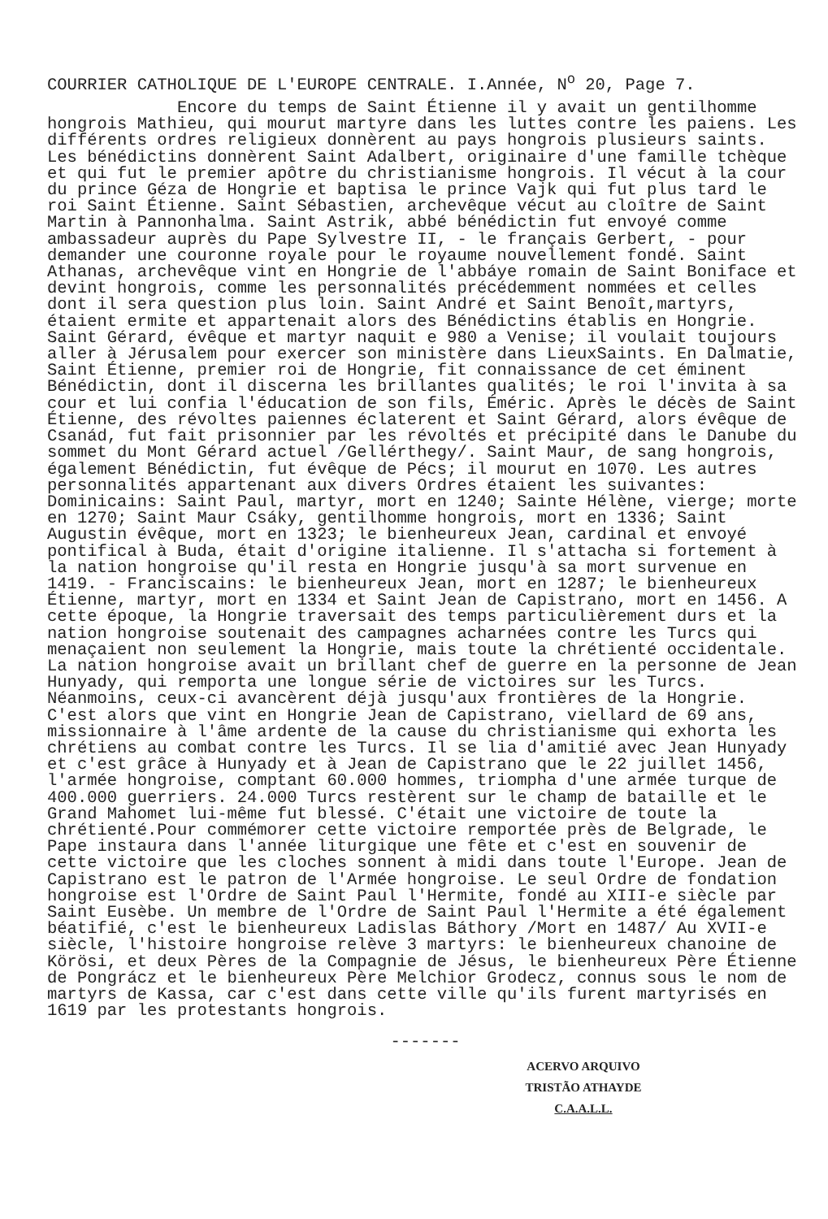COURRIER CATHOLIQUE DE L'EUROPE CENTRALE. I.Année, N<sup>o</sup> 20, Page 7.
Encore du temps de Saint Étienne il y avait un gentilhomme hongrois Mathieu, qui mourut martyre dans les luttes contre les paiens. Les différents ordres religieux donnèrent au pays hongrois plusieurs saints. Les bénédictins donnèrent Saint Adalbert, originaire d'une famille tchèque et qui fut le premier apôtre du christianisme hongrois. Il vécut à la cour du prince Géza de Hongrie et baptisa le prince Vajk qui fut plus tard le roi Saint Étienne. Saint Sébastien, archevêque vécut au cloître de Saint Martin à Pannonhalma. Saint Astrik, abbé bénédictin fut envoyé comme ambassadeur auprès du Pape Sylvestre II, - le français Gerbert, - pour demander une couronne royale pour le royaume nouvellement fondé. Saint Athanas, archevêque vint en Hongrie de l'abbáye romain de Saint Boniface et devint hongrois, comme les personnalités précédemment nommées et celles dont il sera question plus loin. Saint André et Saint Benoît,martyrs, étaient ermite et appartenait alors des Bénédictins établis en Hongrie. Saint Gérard, évêque et martyr naquit e 980 a Venise; il voulait toujours aller à Jérusalem pour exercer son ministère dans LieuxSaints. En Dalmatie, Saint Étienne, premier roi de Hongrie, fit connaissance de cet éminent Bénédictin, dont il discerna les brillantes qualités; le roi l'invita à sa cour et lui confia l'éducation de son fils, Éméric. Après le décès de Saint Étienne, des révoltes paiennes éclaterent et Saint Gérard, alors évêque de Csanád, fut fait prisonnier par les révoltés et précipité dans le Danube du sommet du Mont Gérard actuel /Gellérthegy/. Saint Maur, de sang hongrois, également Bénédictin, fut évêque de Pécs; il mourut en 1070. Les autres personnalités appartenant aux divers Ordres étaient les suivantes: Dominicains: Saint Paul, martyr, mort en 1240; Sainte Hélène, vierge; morte en 1270; Saint Maur Csáky, gentilhomme hongrois, mort en 1336; Saint Augustin évêque, mort en 1323; le bienheureux Jean, cardinal et envoyé pontifical à Buda, était d'origine italienne. Il s'attacha si fortement à la nation hongroise qu'il resta en Hongrie jusqu'à sa mort survenue en 1419. - Franciscains: le bienheureux Jean, mort en 1287; le bienheureux Étienne, martyr, mort en 1334 et Saint Jean de Capistrano, mort en 1456. A cette époque, la Hongrie traversait des temps particulièrement durs et la nation hongroise soutenait des campagnes acharnées contre les Turcs qui menaçaient non seulement la Hongrie, mais toute la chrétienté occidentale. La nation hongroise avait un brillant chef de guerre en la personne de Jean Hunyady, qui remporta une longue série de victoires sur les Turcs. Néanmoins, ceux-ci avancèrent déjà jusqu'aux frontières de la Hongrie. C'est alors que vint en Hongrie Jean de Capistrano, viellard de 69 ans, missionnaire à l'âme ardente de la cause du christianisme qui exhorta les chrétiens au combat contre les Turcs. Il se lia d'amitié avec Jean Hunyady et c'est grâce à Hunyady et à Jean de Capistrano que le 22 juillet 1456, l'armée hongroise, comptant 60.000 hommes, triompha d'une armée turque de 400.000 guerriers. 24.000 Turcs restèrent sur le champ de bataille et le Grand Mahomet lui-même fut blessé. C'était une victoire de toute la chrétienté.Pour commémorer cette victoire remportée près de Belgrade, le Pape instaura dans l'année liturgique une fête et c'est en souvenir de cette victoire que les cloches sonnent à midi dans toute l'Europe. Jean de Capistrano est le patron de l'Armée hongroise. Le seul Ordre de fondation hongroise est l'Ordre de Saint Paul l'Hermite, fondé au XIII-e siècle par Saint Eusèbe. Un membre de l'Ordre de Saint Paul l'Hermite a été également béatifié, c'est le bienheureux Ladislas Báthory /Mort en 1487/ Au XVII-e siècle, l'histoire hongroise relève 3 martyrs: le bienheureux chanoine de Körösi, et deux Pères de la Compagnie de Jésus, le bienheureux Père Étienne de Pongrácz et le bienheureux Père Melchior Grodecz, connus sous le nom de martyrs de Kassa, car c'est dans cette ville qu'ils furent martyrisés en 1619 par les protestants hongrois.
-------
ACERVO ARQUIVO
TRISTÃO ATHAYDE
C.A.A.L.L.